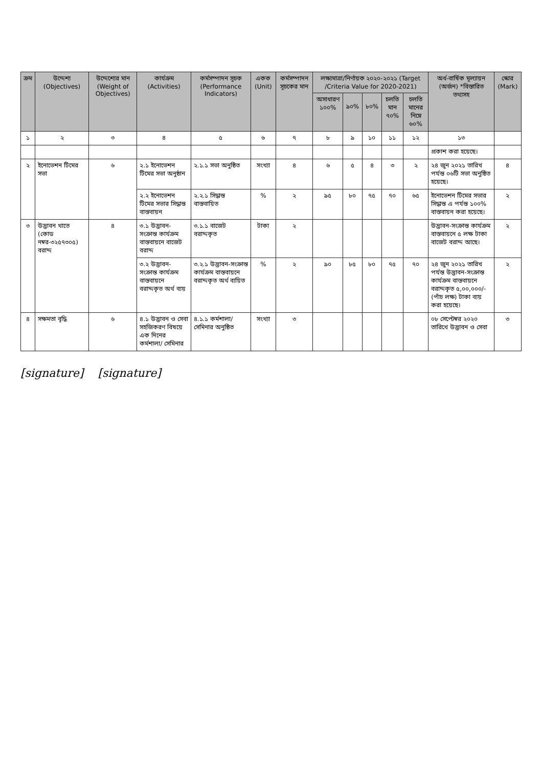| ক্রম | উদ্দেশ্য (Objectives) | উদ্দেশ্যের মান (Weight of Objectives) | কার্যক্রম (Activities) | কর্মসম্পাদন সূচক (Performance Indicators) | একক (Unit) | কর্মসম্পাদন সূচকের মান | লক্ষ্যমাত্রা/নির্ণায়ক ২০২০-২০২১ (Target /Criteria Value for 2020-2021) | | | | | অর্ধ-বার্ষিক মূল্যায়ন (অর্জন) *বিস্তারিত তথ্যসহ | স্কোর (Mark) |
| --- | --- | --- | --- | --- | --- | --- | --- | --- | --- | --- | --- | --- | --- |
| | | | | | | | অসাধারণ ১০০% | ৯০% | ৮০% | চলতি মান ৭০% | চলতি মানের নিম্নে ৬০% | | |
| ১ | ২ | ৩ | ৪ | ৫ | ৬ | ৭ | ৮ | ৯ | ১০ | ১১ | ১২ | ১৩ | |
| | | | | | | | | | | | | প্রকাশ করা হয়েছে। | |
| ২ | ইনোভেশন টিমের সভা | ৬ | ২.১ ইনোভেশন টিমের সভা অনুষ্ঠান | ২.১.১ সভা অনুষ্ঠিত | সংখ্যা | ৪ | ৬ | ৫ | ৪ | ৩ | ২ | ২৪ জুন ২০২১ তারিখ পর্যন্ত ০৬টি সভা অনুষ্ঠিত হয়েছে। | ৪ |
| | | | ২.২ ইনোভেশন টিমের সভার সিদ্ধান্ত বাস্তবায়ন | ২.২.১ সিদ্ধান্ত বাস্তবায়িত | % | ২ | ৯৫ | ৮০ | ৭৫ | ৭০ | ৬৫ | ইনোভেশন টিমের সভার সিদ্ধান্ত এ পর্যন্ত ১০০% বাস্তবায়ন করা হয়েছে। | ২ |
| ৩ | উদ্ভাবন খাতে (কোড নম্বর-৩২৫৭৩০৫) বরাদ্দ | ৪ | ৩.১ উদ্ভাবন-সংক্রান্ত কার্যক্রম বাস্তবায়নে বাজেট বরাদ্দ | ৩.১.১ বাজেট বরাদ্দকৃত | টাকা | ২ | | | | | | উদ্ভাবন-সংক্রান্ত কার্যক্রম বাস্তবায়নে ৫ লক্ষ টাকা বাজেট বরাদ্দ আছে। | ২ |
| | | | ৩.২ উদ্ভাবন-সংক্রান্ত কার্যক্রম বাস্তবায়নে বরাদ্দকৃত অর্থ ব্যয় | ৩.২.১ উদ্ভাবন-সংক্রান্ত কার্যক্রম বাস্তবায়নে বরাদ্দকৃত অর্থ ব্যয়িত | % | ২ | ৯০ | ৮৫ | ৮০ | ৭৫ | ৭০ | ২৪ জুন ২০২১ তারিখ পর্যন্ত উদ্ভাবন-সংক্রান্ত কার্যক্রম বাস্তবায়নে বরাদ্দকৃত ৫,০০,০০০/- (পাঁচ লক্ষ) টাকা ব্যয় করা হয়েছে। | ২ |
| ৪ | সক্ষমতা বৃদ্ধি | ৬ | ৪.১ উদ্ভাবন ও সেবা সহজিকরণ বিষয়ে এক দিনের কর্মশালা/ সেমিনার | ৪.১.১ কর্মশালা/ সেমিনার অনুষ্ঠিত | সংখ্যা | ৩ | | | | | | ০৮ সেপ্টেম্বর ২০২০ তারিখে উদ্ভাবন ও সেবা | ৩ |
[signature] [signature]